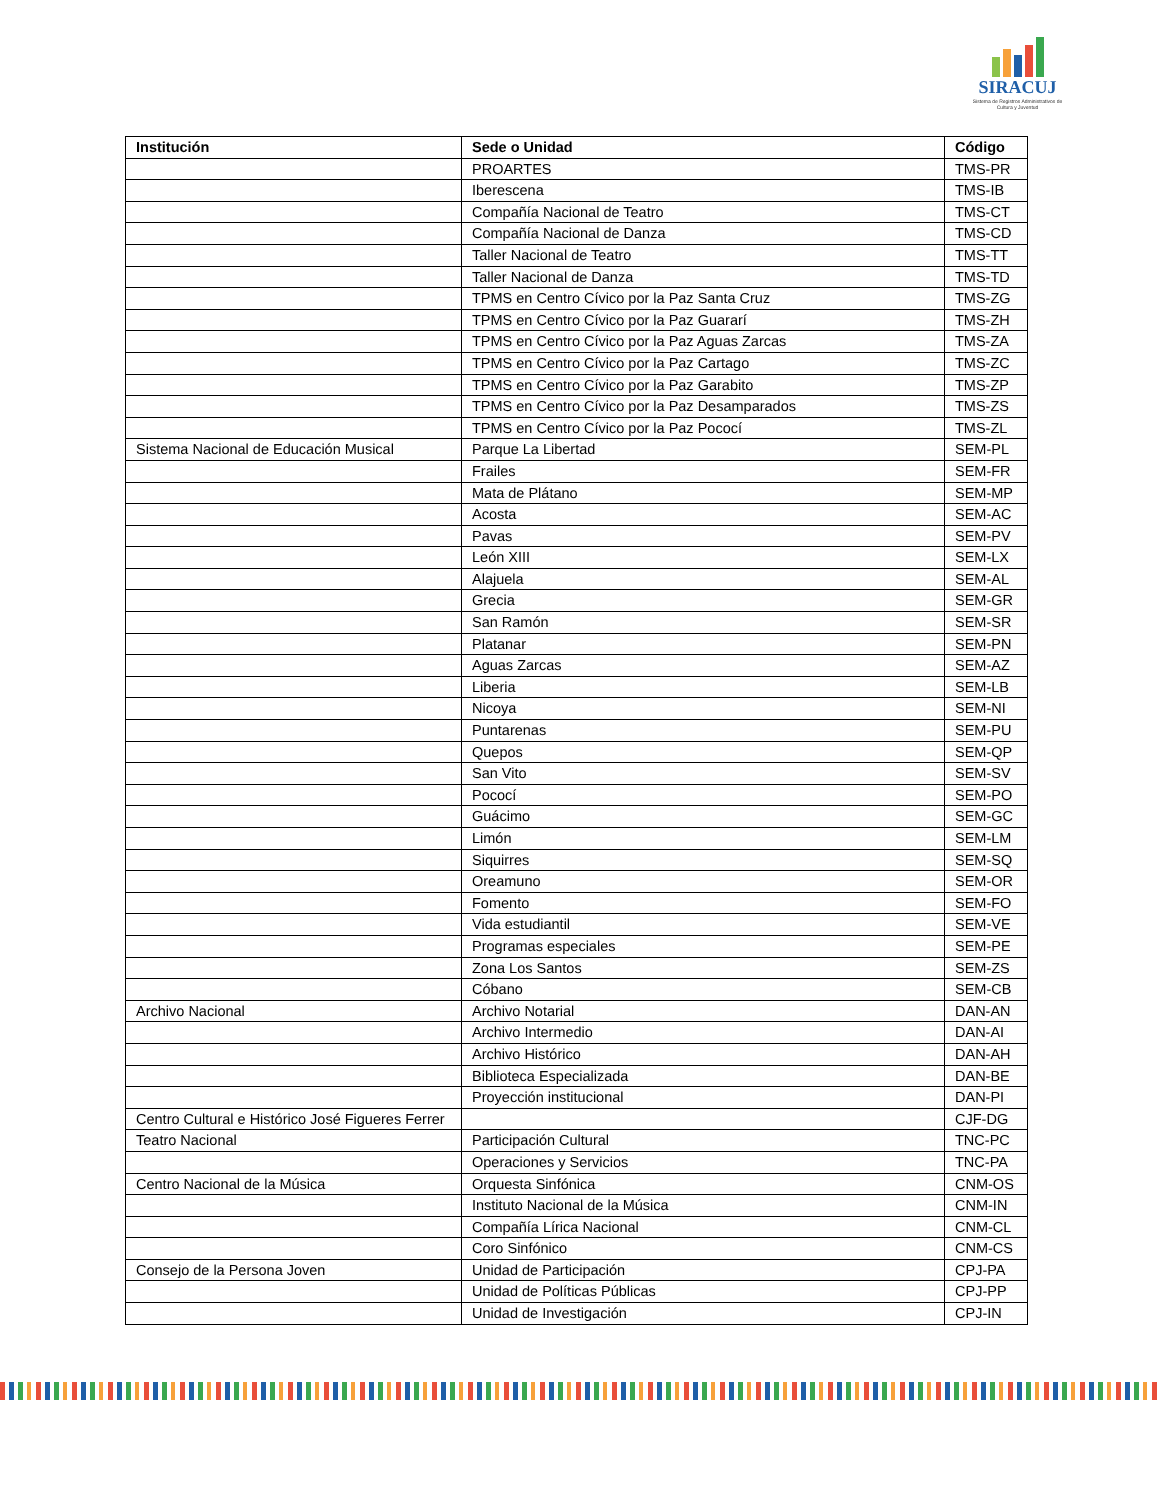SIRACUJ
Sistema de Registros Administrativos de Cultura y Juventud
| Institución | Sede o Unidad | Código |
| --- | --- | --- |
| | PROARTES | TMS-PR |
| | Iberescena | TMS-IB |
| | Compañía Nacional de Teatro | TMS-CT |
| | Compañía Nacional de Danza | TMS-CD |
| | Taller Nacional de Teatro | TMS-TT |
| | Taller Nacional de Danza | TMS-TD |
| | TPMS en Centro Cívico por la Paz Santa Cruz | TMS-ZG |
| | TPMS en Centro Cívico por la Paz Guararí | TMS-ZH |
| | TPMS en Centro Cívico por la Paz Aguas Zarcas | TMS-ZA |
| | TPMS en Centro Cívico por la Paz Cartago | TMS-ZC |
| | TPMS en Centro Cívico por la Paz Garabito | TMS-ZP |
| | TPMS en Centro Cívico por la Paz Desamparados | TMS-ZS |
| | TPMS en Centro Cívico por la Paz Pococí | TMS-ZL |
| Sistema Nacional de Educación Musical | Parque La Libertad | SEM-PL |
| | Frailes | SEM-FR |
| | Mata de Plátano | SEM-MP |
| | Acosta | SEM-AC |
| | Pavas | SEM-PV |
| | León XIII | SEM-LX |
| | Alajuela | SEM-AL |
| | Grecia | SEM-GR |
| | San Ramón | SEM-SR |
| | Platanar | SEM-PN |
| | Aguas Zarcas | SEM-AZ |
| | Liberia | SEM-LB |
| | Nicoya | SEM-NI |
| | Puntarenas | SEM-PU |
| | Quepos | SEM-QP |
| | San Vito | SEM-SV |
| | Pococí | SEM-PO |
| | Guácimo | SEM-GC |
| | Limón | SEM-LM |
| | Siquirres | SEM-SQ |
| | Oreamuno | SEM-OR |
| | Fomento | SEM-FO |
| | Vida estudiantil | SEM-VE |
| | Programas especiales | SEM-PE |
| | Zona Los Santos | SEM-ZS |
| | Cóbano | SEM-CB |
| Archivo Nacional | Archivo Notarial | DAN-AN |
| | Archivo Intermedio | DAN-AI |
| | Archivo Histórico | DAN-AH |
| | Biblioteca Especializada | DAN-BE |
| | Proyección institucional | DAN-PI |
| Centro Cultural e Histórico José Figueres Ferrer | | CJF-DG |
| Teatro Nacional | Participación Cultural | TNC-PC |
| | Operaciones y Servicios | TNC-PA |
| Centro Nacional de la Música | Orquesta Sinfónica | CNM-OS |
| | Instituto Nacional de la Música | CNM-IN |
| | Compañía Lírica Nacional | CNM-CL |
| | Coro Sinfónico | CNM-CS |
| Consejo de la Persona Joven | Unidad de Participación | CPJ-PA |
| | Unidad de Políticas Públicas | CPJ-PP |
| | Unidad de Investigación | CPJ-IN |